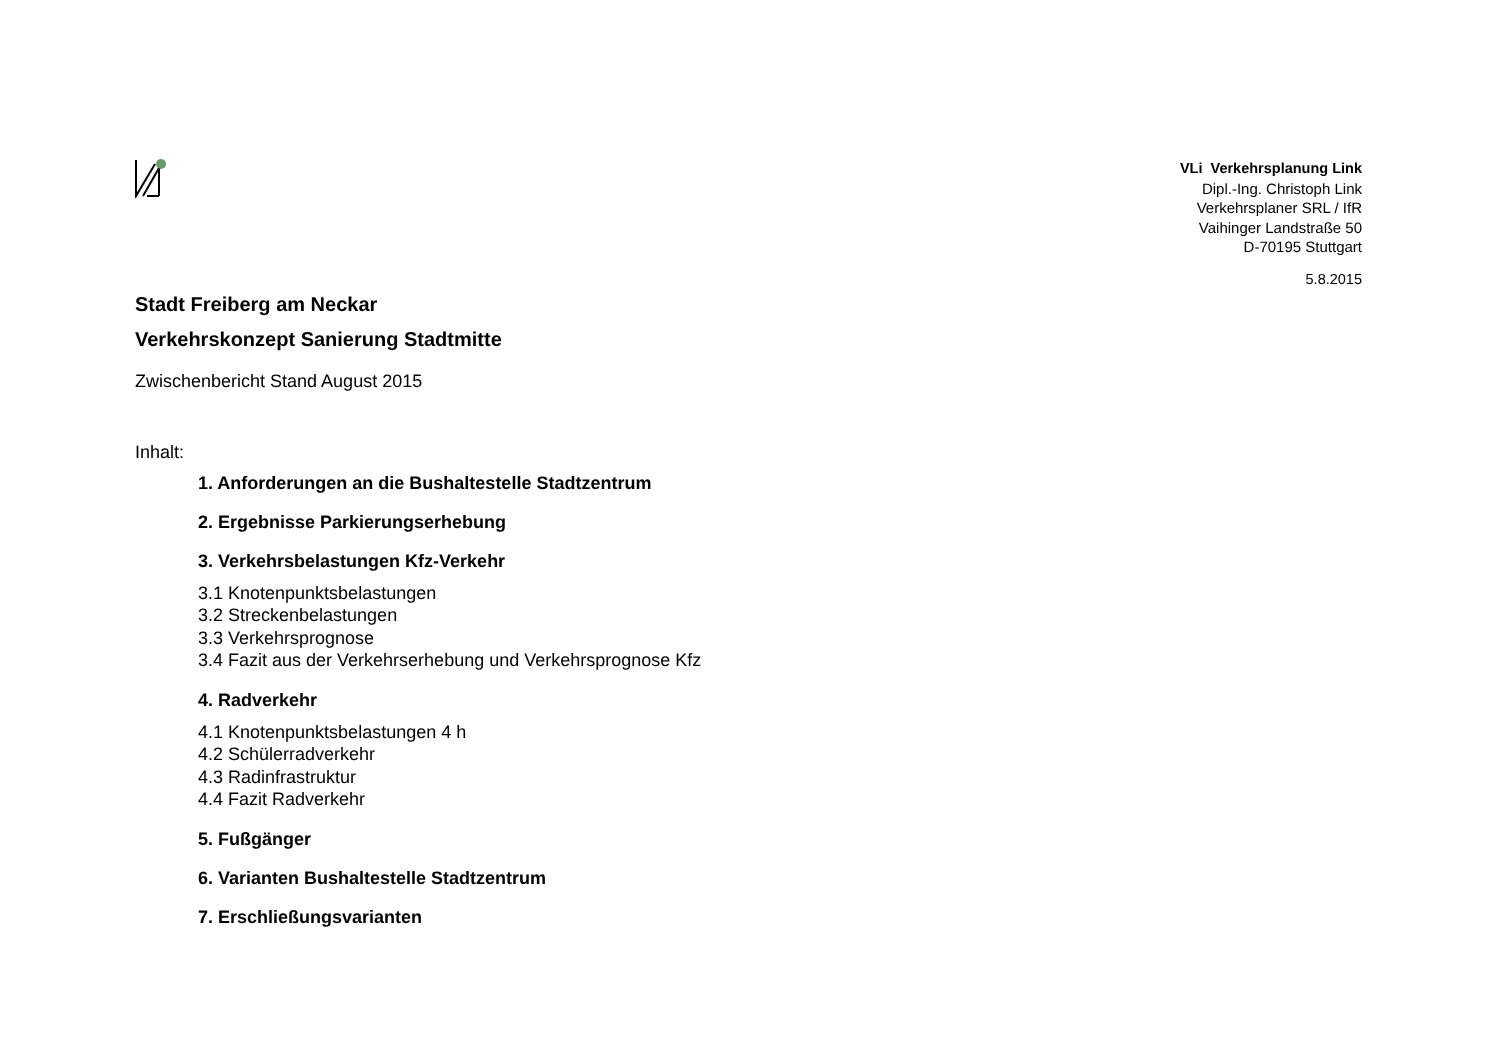VLi Verkehrsplanung Link
Dipl.-Ing. Christoph Link
Verkehrsplaner SRL / IfR
Vaihinger Landstraße 50
D-70195 Stuttgart
5.8.2015
Stadt Freiberg am Neckar
Verkehrskonzept Sanierung Stadtmitte
Zwischenbericht Stand August 2015
Inhalt:
1. Anforderungen an die Bushaltestelle Stadtzentrum
2. Ergebnisse Parkierungserhebung
3. Verkehrsbelastungen Kfz-Verkehr
3.1 Knotenpunktsbelastungen
3.2 Streckenbelastungen
3.3 Verkehrsprognose
3.4 Fazit aus der Verkehrserhebung und Verkehrsprognose Kfz
4. Radverkehr
4.1 Knotenpunktsbelastungen 4 h
4.2 Schülerradverkehr
4.3 Radinfrastruktur
4.4 Fazit Radverkehr
5. Fußgänger
6. Varianten Bushaltestelle Stadtzentrum
7. Erschließungsvarianten